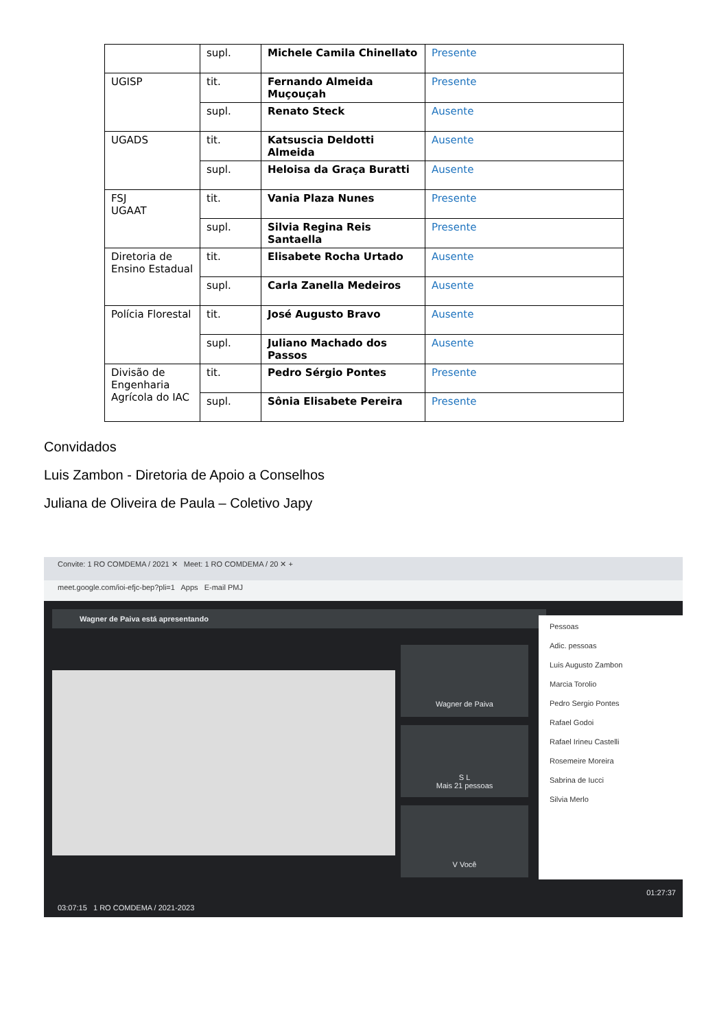| | supl. | Michele Camila Chinellato | Presente |
| UGISP | tit. | Fernando Almeida Muçouçah | Presente |
| | supl. | Renato Steck | Ausente |
| UGADS | tit. | Katsuscia Deldotti Almeida | Ausente |
| | supl. | Heloisa da Graça Buratti | Ausente |
| FSJ UGAAT | tit. | Vania Plaza Nunes | Presente |
| | supl. | Silvia Regina Reis Santaella | Presente |
| Diretoria de Ensino Estadual | tit. | Elisabete Rocha Urtado | Ausente |
| | supl. | Carla Zanella Medeiros | Ausente |
| Polícia Florestal | tit. | José Augusto Bravo | Ausente |
| | supl. | Juliano Machado dos Passos | Ausente |
| Divisão de Engenharia Agrícola do IAC | tit. | Pedro Sérgio Pontes | Presente |
| | supl. | Sônia Elisabete Pereira | Presente |
Convidados
Luis Zambon - Diretoria de Apoio a Conselhos
Juliana de Oliveira de Paula – Coletivo Japy
Convite: 1 RO COMDEMA / 2021 ✕ Meet: 1 RO COMDEMA / 20 ✕ +
meet.google.com/ioi-efjc-bep?pli=1 Apps E-mail PMJ
Wagner de Paiva está apresentando
Wagner de Paiva
S L
Mais 21 pessoas
V Você
Pessoas
Adic. pessoas
Luis Augusto Zambon
Marcia Torolio
Pedro Sergio Pontes
Rafael Godoi
Rafael Irineu Castelli
Rosemeire Moreira
Sabrina de Iucci
Silvia Merlo
03:07:15 1 RO COMDEMA / 2021-2023
01:27:37